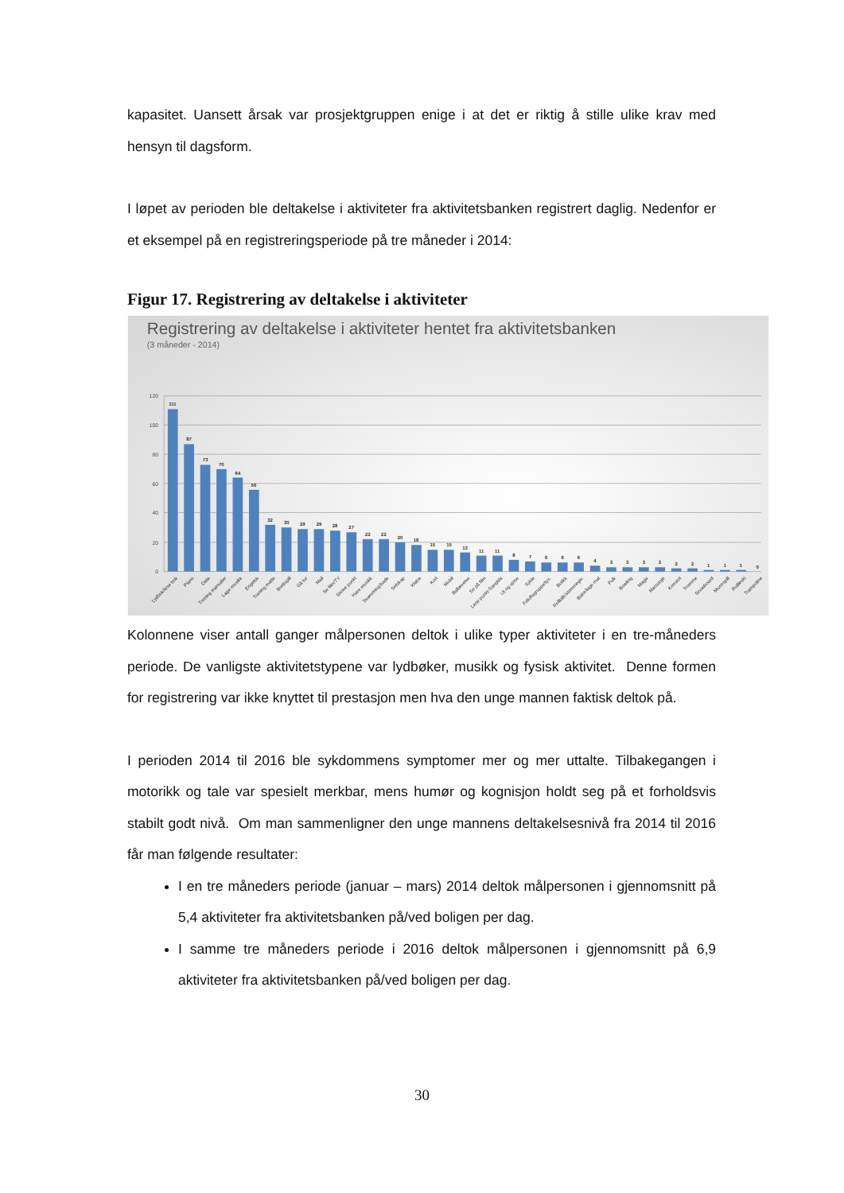kapasitet. Uansett årsak var prosjektgruppen enige i at det er riktig å stille ulike krav med hensyn til dagsform.
I løpet av perioden ble deltakelse i aktiviteter fra aktivitetsbanken registrert daglig. Nedenfor er et eksempel på en registreringsperiode på tre måneder i 2014:
Figur 17. Registrering av deltakelse i aktiviteter
Registrering av deltakelse i aktiviteter hentet fra aktivitetsbanken
(3 måneder - 2014)
120
100
80
60
40
20
0
111
87
73
70
64
56
32
30
29
29
28
27
22
22
20
18
15
15
13
11
11
8
7
6
6
6
4
3
3
3
3
2
2
1
1
1
0
Lydbok/lese bok
Piano
Data
Trening manualer
Lage musikk
Engelsk
Trening matte
Brettspill
Gå tur
Mail
Se film/TV
Skrive punkt
Høre musikk
Svømming/bade
Selskap
Klatre
Kort
Mobil
Ballævelse
Se på film
Lese punkt-Sangbla
Ut og spise
Sykle
Friluftsgruppe/tys.
Butikk
Rolltalk/stemmegiv.
Bake/lage mat
Pulk
Bowling
Magix
Massasje
Konsert
Tromme
Snowboard
Munnspill
Rullleski
Trampoline
Kolonnene viser antall ganger målpersonen deltok i ulike typer aktiviteter i en tre-måneders periode. De vanligste aktivitetstypene var lydbøker, musikk og fysisk aktivitet. Denne formen for registrering var ikke knyttet til prestasjon men hva den unge mannen faktisk deltok på.
I perioden 2014 til 2016 ble sykdommens symptomer mer og mer uttalte. Tilbakegangen i motorikk og tale var spesielt merkbar, mens humør og kognisjon holdt seg på et forholdsvis stabilt godt nivå. Om man sammenligner den unge mannens deltakelsesnivå fra 2014 til 2016 får man følgende resultater:
I en tre måneders periode (januar – mars) 2014 deltok målpersonen i gjennomsnitt på 5,4 aktiviteter fra aktivitetsbanken på/ved boligen per dag.
I samme tre måneders periode i 2016 deltok målpersonen i gjennomsnitt på 6,9 aktiviteter fra aktivitetsbanken på/ved boligen per dag.
30